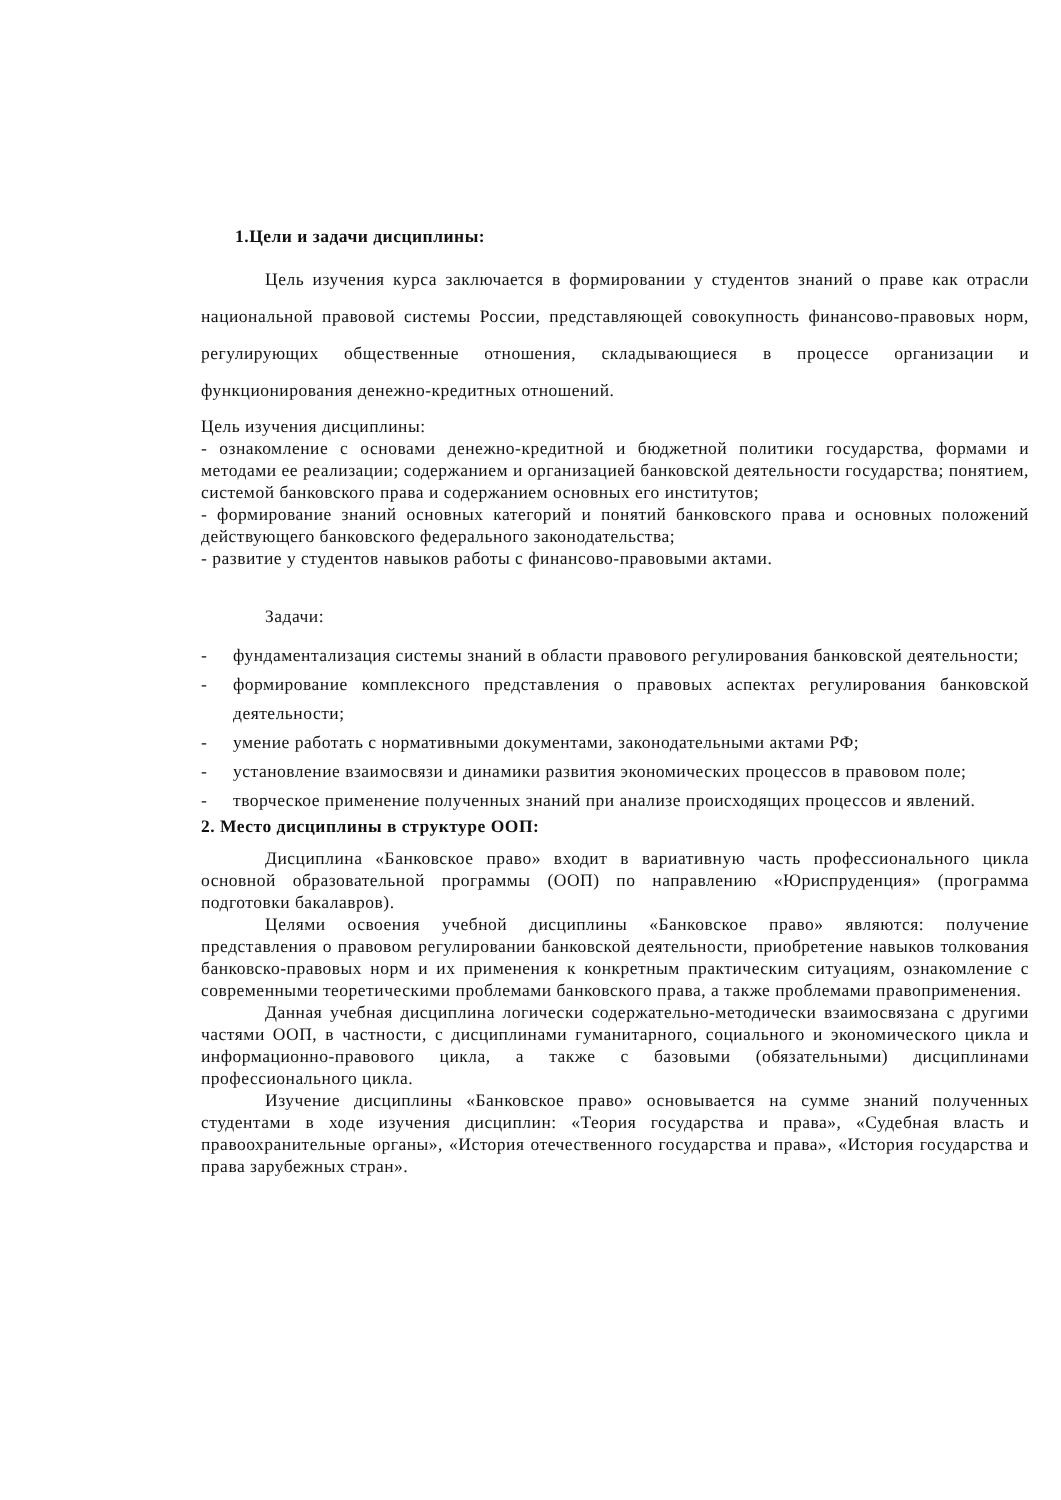1.Цели и задачи дисциплины:
Цель изучения курса заключается в формировании у студентов знаний о праве как отрасли национальной правовой системы России, представляющей совокупность финансово-правовых норм, регулирующих общественные отношения, складывающиеся в процессе организации и функционирования денежно-кредитных отношений.
Цель изучения дисциплины:
- ознакомление с основами денежно-кредитной и бюджетной политики государства, формами и методами ее реализации; содержанием и организацией банковской деятельности государства; понятием, системой банковского права и содержанием основных его институтов;
- формирование знаний основных категорий и понятий банковского права и основных положений действующего банковского федерального законодательства;
- развитие у студентов навыков работы с финансово-правовыми актами.
Задачи:
- фундаментализация системы знаний в области правового регулирования банковской деятельности;
- формирование комплексного представления о правовых аспектах регулирования банковской деятельности;
- умение работать с нормативными документами, законодательными актами РФ;
- установление взаимосвязи и динамики развития экономических процессов в правовом поле;
- творческое применение полученных знаний при анализе происходящих процессов и явлений.
2. Место дисциплины в структуре ООП:
Дисциплина «Банковское право» входит в вариативную часть профессионального цикла основной образовательной программы (ООП) по направлению «Юриспруденция» (программа подготовки бакалавров).
Целями освоения учебной дисциплины «Банковское право» являются: получение представления о правовом регулировании банковской деятельности, приобретение навыков толкования банковско-правовых норм и их применения к конкретным практическим ситуациям, ознакомление с современными теоретическими проблемами банковского права, а также проблемами правоприменения.
Данная учебная дисциплина логически содержательно-методически взаимосвязана с другими частями ООП, в частности, с дисциплинами гуманитарного, социального и экономического цикла и информационно-правового цикла, а также с базовыми (обязательными) дисциплинами профессионального цикла.
Изучение дисциплины «Банковское право» основывается на сумме знаний полученных студентами в ходе изучения дисциплин: «Теория государства и права», «Судебная власть и правоохранительные органы», «История отечественного государства и права», «История государства и права зарубежных стран».